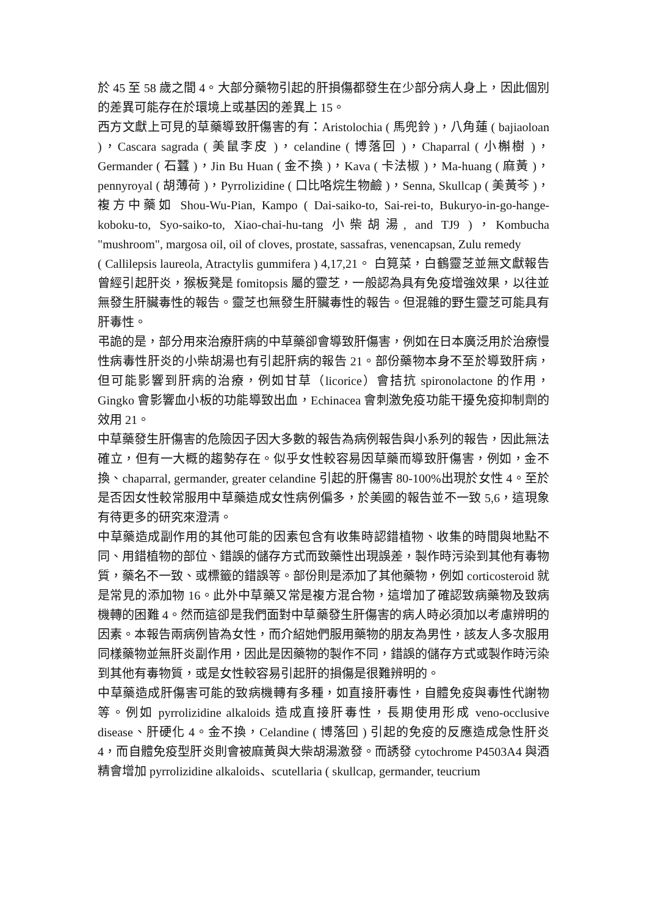於 45 至 58 歲之間 4。大部分藥物引起的肝損傷都發生在少部分病人身上，因此個別的差異可能存在於環境上或基因的差異上 15。
西方文獻上可見的草藥導致肝傷害的有：Aristolochia ( 馬兜鈴 )，八角蓮 ( bajiaoloan )，Cascara sagrada ( 美鼠李皮 )，celandine ( 博落回 )，Chaparral ( 小槲樹 )，Germander ( 石蠶 )，Jin Bu Huan ( 金不換 )，Kava ( 卡法椒 )，Ma-huang ( 麻黃 )，pennyroyal ( 胡薄荷 )，Pyrrolizidine ( 口比咯烷生物鹼 )，Senna, Skullcap ( 美黃芩 )，複方中藥如 Shou-Wu-Pian, Kampo ( Dai-saiko-to, Sai-rei-to, Bukuryo-in-go-hange-koboku-to, Syo-saiko-to, Xiao-chai-hu-tang 小柴胡湯, and TJ9 )，Kombucha "mushroom", margosa oil, oil of cloves, prostate, sassafras, venencapsan, Zulu remedy
( Callilepsis laureola, Atractylis gummifera ) 4,17,21。 白筧菜，白鶴靈芝並無文獻報告曾經引起肝炎，猴板凳是 fomitopsis 屬的靈芝，一般認為具有免疫增強效果，以往並無發生肝臟毒性的報告。靈芝也無發生肝臟毒性的報告。但混雜的野生靈芝可能具有肝毒性。
弔詭的是，部分用來治療肝病的中草藥卻會導致肝傷害，例如在日本廣泛用於治療慢性病毒性肝炎的小柴胡湯也有引起肝病的報告 21。部份藥物本身不至於導致肝病，但可能影響到肝病的治療，例如甘草（licorice）會拮抗 spironolactone 的作用，Gingko 會影響血小板的功能導致出血，Echinacea 會刺激免疫功能干擾免疫抑制劑的效用 21。
中草藥發生肝傷害的危險因子因大多數的報告為病例報告與小系列的報告，因此無法確立，但有一大概的趨勢存在。似乎女性較容易因草藥而導致肝傷害，例如，金不換、chaparral, germander, greater celandine 引起的肝傷害 80-100%出現於女性 4。至於是否因女性較常服用中草藥造成女性病例偏多，於美國的報告並不一致 5,6，這現象有待更多的研究來澄清。
中草藥造成副作用的其他可能的因素包含有收集時認錯植物、收集的時間與地點不同、用錯植物的部位、錯誤的儲存方式而致藥性出現誤差，製作時污染到其他有毒物質，藥名不一致、或標籤的錯誤等。部份則是添加了其他藥物，例如 corticosteroid 就是常見的添加物 16。此外中草藥又常是複方混合物，這增加了確認致病藥物及致病機轉的困難 4。然而這卻是我們面對中草藥發生肝傷害的病人時必須加以考慮辨明的因素。本報告兩病例皆為女性，而介紹她們服用藥物的朋友為男性，該友人多次服用同樣藥物並無肝炎副作用，因此是因藥物的製作不同，錯誤的儲存方式或製作時污染到其他有毒物質，或是女性較容易引起肝的損傷是很難辨明的。
中草藥造成肝傷害可能的致病機轉有多種，如直接肝毒性，自體免疫與毒性代謝物等。例如 pyrrolizidine alkaloids 造成直接肝毒性，長期使用形成 veno-occlusive disease、肝硬化 4。金不換，Celandine ( 博落回 ) 引起的免疫的反應造成急性肝炎 4，而自體免疫型肝炎則會被麻黃與大柴胡湯激發。而誘發 cytochrome P4503A4 與酒精會增加 pyrrolizidine alkaloids、scutellaria ( skullcap, germander, teucrium